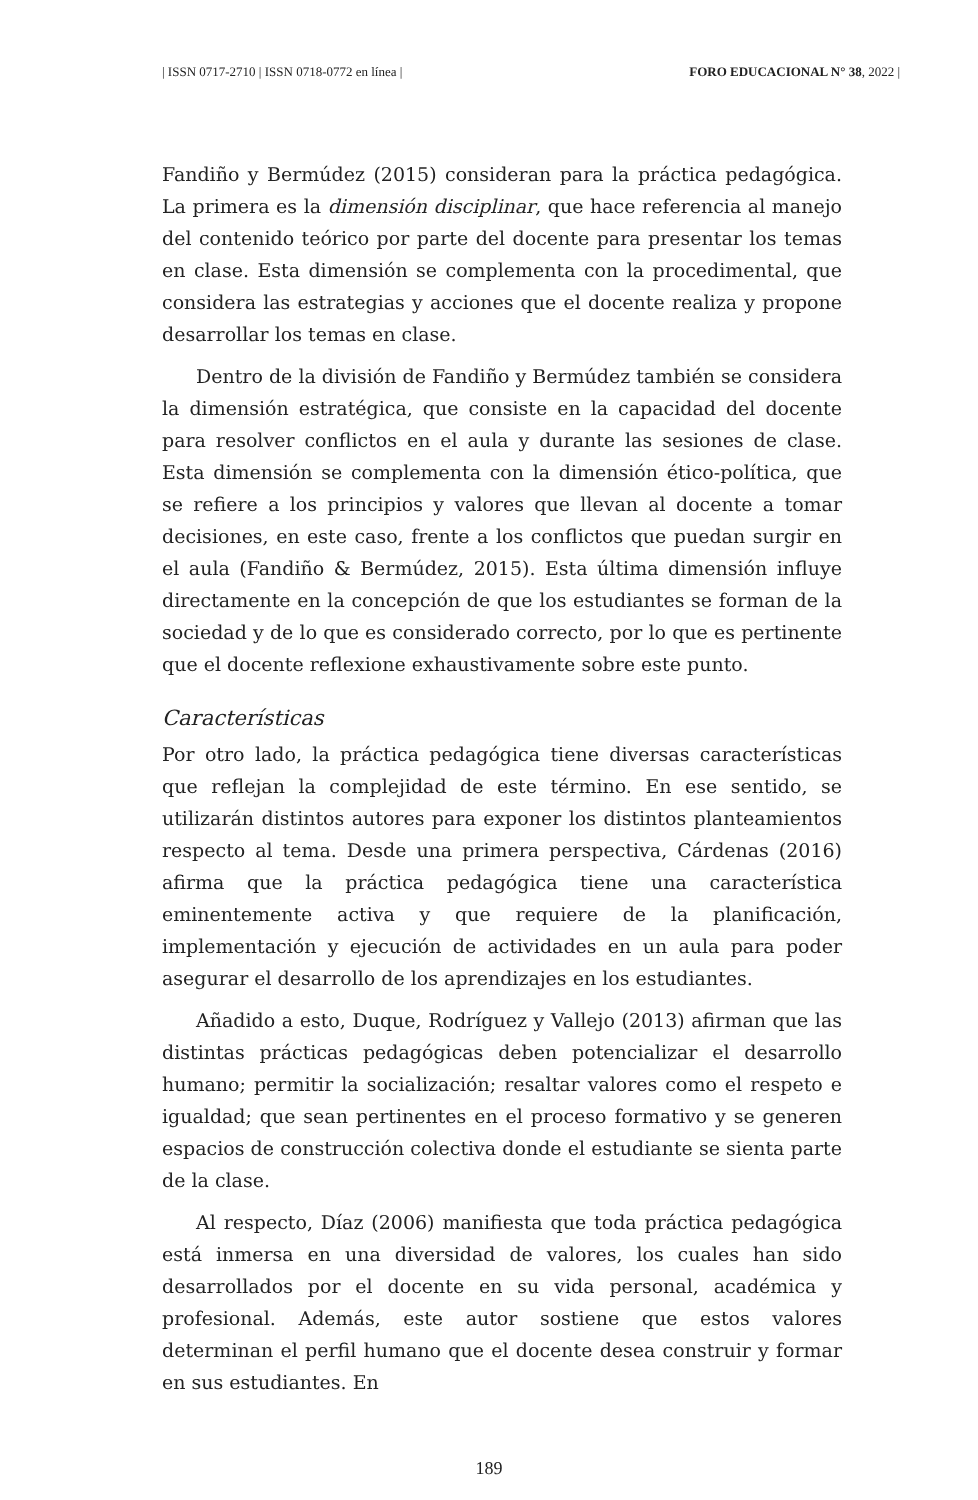| ISSN 0717-2710 | ISSN 0718-0772 en línea | FORO EDUCACIONAL N° 38, 2022 |
Fandiño y Bermúdez (2015) consideran para la práctica pedagógica. La primera es la dimensión disciplinar, que hace referencia al manejo del contenido teórico por parte del docente para presentar los temas en clase. Esta dimensión se complementa con la procedimental, que considera las estrategias y acciones que el docente realiza y propone desarrollar los temas en clase.
Dentro de la división de Fandiño y Bermúdez también se considera la dimensión estratégica, que consiste en la capacidad del docente para resolver conflictos en el aula y durante las sesiones de clase. Esta dimensión se complementa con la dimensión ético-política, que se refiere a los principios y valores que llevan al docente a tomar decisiones, en este caso, frente a los conflictos que puedan surgir en el aula (Fandiño & Bermúdez, 2015). Esta última dimensión influye directamente en la concepción de que los estudiantes se forman de la sociedad y de lo que es considerado correcto, por lo que es pertinente que el docente reflexione exhaustivamente sobre este punto.
Características
Por otro lado, la práctica pedagógica tiene diversas características que reflejan la complejidad de este término. En ese sentido, se utilizarán distintos autores para exponer los distintos planteamientos respecto al tema. Desde una primera perspectiva, Cárdenas (2016) afirma que la práctica pedagógica tiene una característica eminentemente activa y que requiere de la planificación, implementación y ejecución de actividades en un aula para poder asegurar el desarrollo de los aprendizajes en los estudiantes.
Añadido a esto, Duque, Rodríguez y Vallejo (2013) afirman que las distintas prácticas pedagógicas deben potencializar el desarrollo humano; permitir la socialización; resaltar valores como el respeto e igualdad; que sean pertinentes en el proceso formativo y se generen espacios de construcción colectiva donde el estudiante se sienta parte de la clase.
Al respecto, Díaz (2006) manifiesta que toda práctica pedagógica está inmersa en una diversidad de valores, los cuales han sido desarrollados por el docente en su vida personal, académica y profesional. Además, este autor sostiene que estos valores determinan el perfil humano que el docente desea construir y formar en sus estudiantes. En
189